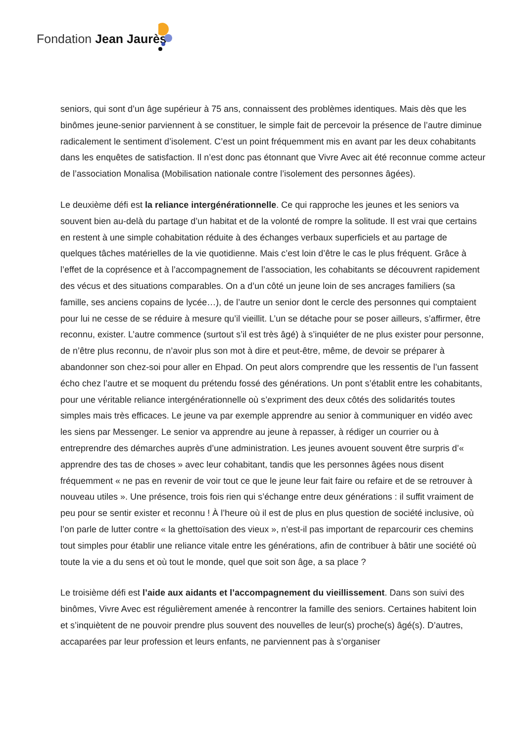Fondation Jean Jaurès
seniors, qui sont d’un âge supérieur à 75 ans, connaissent des problèmes identiques. Mais dès que les binômes jeune-senior parviennent à se constituer, le simple fait de percevoir la présence de l’autre diminue radicalement le sentiment d’isolement. C’est un point fréquemment mis en avant par les deux cohabitants dans les enquêtes de satisfaction. Il n’est donc pas étonnant que Vivre Avec ait été reconnue comme acteur de l’association Monalisa (Mobilisation nationale contre l’isolement des personnes âgées).
Le deuxième défi est la reliance intergénérationnelle. Ce qui rapproche les jeunes et les seniors va souvent bien au-delà du partage d’un habitat et de la volonté de rompre la solitude. Il est vrai que certains en restent à une simple cohabitation réduite à des échanges verbaux superficiels et au partage de quelques tâches matérielles de la vie quotidienne. Mais c’est loin d’être le cas le plus fréquent. Grâce à l’effet de la coprésence et à l’accompagnement de l’association, les cohabitants se découvrent rapidement des vécus et des situations comparables. On a d’un côté un jeune loin de ses ancrages familiers (sa famille, ses anciens copains de lycée…), de l’autre un senior dont le cercle des personnes qui comptaient pour lui ne cesse de se réduire à mesure qu’il vieillit. L’un se détache pour se poser ailleurs, s’affirmer, être reconnu, exister. L’autre commence (surtout s’il est très âgé) à s’inquiéter de ne plus exister pour personne, de n’être plus reconnu, de n’avoir plus son mot à dire et peut-être, même, de devoir se préparer à abandonner son chez-soi pour aller en Ehpad. On peut alors comprendre que les ressentis de l’un fassent écho chez l’autre et se moquent du prétendu fossé des générations. Un pont s’établit entre les cohabitants, pour une véritable reliance intergénérationnelle où s’expriment des deux côtés des solidarités toutes simples mais très efficaces. Le jeune va par exemple apprendre au senior à communiquer en vidéo avec les siens par Messenger. Le senior va apprendre au jeune à repasser, à rédiger un courrier ou à entreprendre des démarches auprès d’une administration. Les jeunes avouent souvent être surpris d’« apprendre des tas de choses » avec leur cohabitant, tandis que les personnes âgées nous disent fréquemment « ne pas en revenir de voir tout ce que le jeune leur fait faire ou refaire et de se retrouver à nouveau utiles ». Une présence, trois fois rien qui s’échange entre deux générations : il suffit vraiment de peu pour se sentir exister et reconnu ! À l’heure où il est de plus en plus question de société inclusive, où l’on parle de lutter contre « la ghettoïsation des vieux », n’est-il pas important de reparcourir ces chemins tout simples pour établir une reliance vitale entre les générations, afin de contribuer à bâtir une société où toute la vie a du sens et où tout le monde, quel que soit son âge, a sa place ?
Le troisième défi est l’aide aux aidants et l’accompagnement du vieillissement. Dans son suivi des binômes, Vivre Avec est régulièrement amenée à rencontrer la famille des seniors. Certaines habitent loin et s’inquiètent de ne pouvoir prendre plus souvent des nouvelles de leur(s) proche(s) âgé(s). D’autres, accaparées par leur profession et leurs enfants, ne parviennent pas à s’organiser